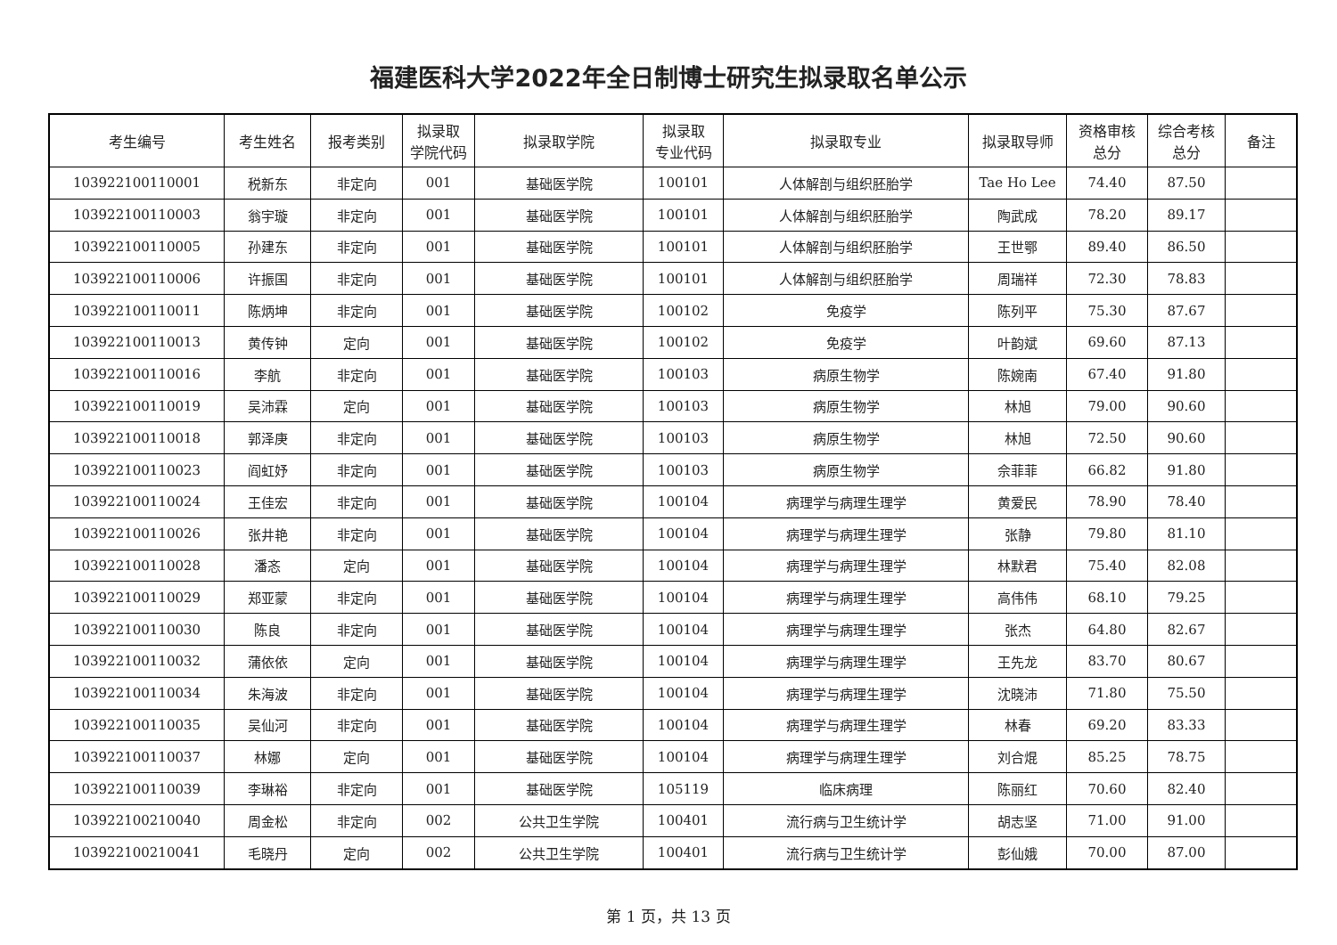福建医科大学2022年全日制博士研究生拟录取名单公示
| 考生编号 | 考生姓名 | 报考类别 | 拟录取 学院代码 | 拟录取学院 | 拟录取 专业代码 | 拟录取专业 | 拟录取导师 | 资格审核 总分 | 综合考核 总分 | 备注 |
| --- | --- | --- | --- | --- | --- | --- | --- | --- | --- | --- |
| 103922100110001 | 税新东 | 非定向 | 001 | 基础医学院 | 100101 | 人体解剖与组织胚胎学 | Tae Ho Lee | 74.40 | 87.50 | |
| 103922100110003 | 翁宇璇 | 非定向 | 001 | 基础医学院 | 100101 | 人体解剖与组织胚胎学 | 陶武成 | 78.20 | 89.17 | |
| 103922100110005 | 孙建东 | 非定向 | 001 | 基础医学院 | 100101 | 人体解剖与组织胚胎学 | 王世鄂 | 89.40 | 86.50 | |
| 103922100110006 | 许振国 | 非定向 | 001 | 基础医学院 | 100101 | 人体解剖与组织胚胎学 | 周瑞祥 | 72.30 | 78.83 | |
| 103922100110011 | 陈炳坤 | 非定向 | 001 | 基础医学院 | 100102 | 免疫学 | 陈列平 | 75.30 | 87.67 | |
| 103922100110013 | 黄传钟 | 定向 | 001 | 基础医学院 | 100102 | 免疫学 | 叶韵斌 | 69.60 | 87.13 | |
| 103922100110016 | 李航 | 非定向 | 001 | 基础医学院 | 100103 | 病原生物学 | 陈婉南 | 67.40 | 91.80 | |
| 103922100110019 | 吴沛霖 | 定向 | 001 | 基础医学院 | 100103 | 病原生物学 | 林旭 | 79.00 | 90.60 | |
| 103922100110018 | 郭泽庚 | 非定向 | 001 | 基础医学院 | 100103 | 病原生物学 | 林旭 | 72.50 | 90.60 | |
| 103922100110023 | 阎虹妤 | 非定向 | 001 | 基础医学院 | 100103 | 病原生物学 | 佘菲菲 | 66.82 | 91.80 | |
| 103922100110024 | 王佳宏 | 非定向 | 001 | 基础医学院 | 100104 | 病理学与病理生理学 | 黄爱民 | 78.90 | 78.40 | |
| 103922100110026 | 张井艳 | 非定向 | 001 | 基础医学院 | 100104 | 病理学与病理生理学 | 张静 | 79.80 | 81.10 | |
| 103922100110028 | 潘忞 | 定向 | 001 | 基础医学院 | 100104 | 病理学与病理生理学 | 林默君 | 75.40 | 82.08 | |
| 103922100110029 | 郑亚蒙 | 非定向 | 001 | 基础医学院 | 100104 | 病理学与病理生理学 | 高伟伟 | 68.10 | 79.25 | |
| 103922100110030 | 陈良 | 非定向 | 001 | 基础医学院 | 100104 | 病理学与病理生理学 | 张杰 | 64.80 | 82.67 | |
| 103922100110032 | 蒲依依 | 定向 | 001 | 基础医学院 | 100104 | 病理学与病理生理学 | 王先龙 | 83.70 | 80.67 | |
| 103922100110034 | 朱海波 | 非定向 | 001 | 基础医学院 | 100104 | 病理学与病理生理学 | 沈晓沛 | 71.80 | 75.50 | |
| 103922100110035 | 吴仙河 | 非定向 | 001 | 基础医学院 | 100104 | 病理学与病理生理学 | 林春 | 69.20 | 83.33 | |
| 103922100110037 | 林娜 | 定向 | 001 | 基础医学院 | 100104 | 病理学与病理生理学 | 刘合焜 | 85.25 | 78.75 | |
| 103922100110039 | 李琳裕 | 非定向 | 001 | 基础医学院 | 105119 | 临床病理 | 陈丽红 | 70.60 | 82.40 | |
| 103922100210040 | 周金松 | 非定向 | 002 | 公共卫生学院 | 100401 | 流行病与卫生统计学 | 胡志坚 | 71.00 | 91.00 | |
| 103922100210041 | 毛晓丹 | 定向 | 002 | 公共卫生学院 | 100401 | 流行病与卫生统计学 | 彭仙娥 | 70.00 | 87.00 | |
第 1 页，共 13 页